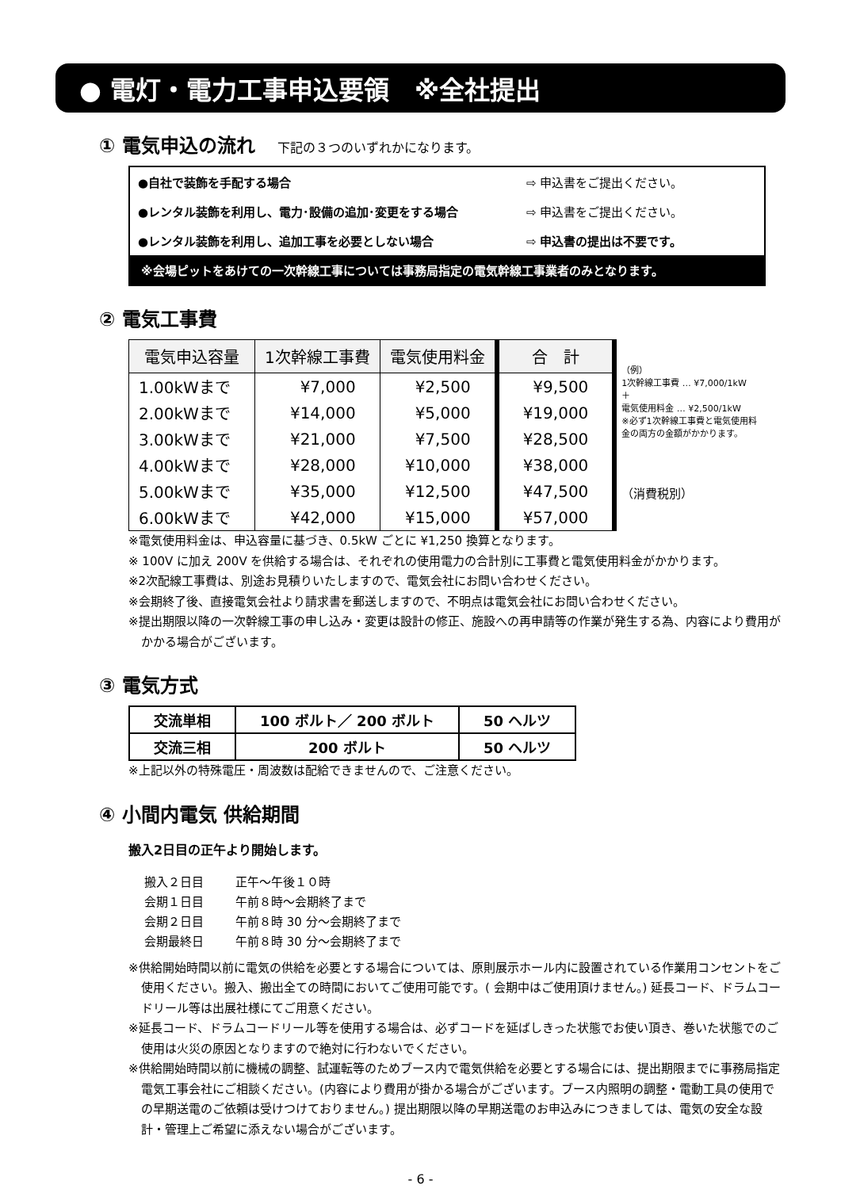● 電灯・電力工事申込要領　※全社提出
① 電気申込の流れ 下記の３つのいずれかになります。
●自社で装飾を手配する場合 ⇨ 申込書をご提出ください。
●レンタル装飾を利用し、電力･設備の追加･変更をする場合 ⇨ 申込書をご提出ください。
●レンタル装飾を利用し、追加工事を必要としない場合 ⇨ 申込書の提出は不要です。
※会場ピットをあけての一次幹線工事については事務局指定の電気幹線工事業者のみとなります。
② 電気工事費
| 電気申込容量 | 1次幹線工事費 | 電気使用料金 | 合 計 |
| --- | --- | --- | --- |
| 1.00kWまで | ¥7,000 | ¥2,500 | ¥9,500 |
| 2.00kWまで | ¥14,000 | ¥5,000 | ¥19,000 |
| 3.00kWまで | ¥21,000 | ¥7,500 | ¥28,500 |
| 4.00kWまで | ¥28,000 | ¥10,000 | ¥38,000 |
| 5.00kWまで | ¥35,000 | ¥12,500 | ¥47,500 |
| 6.00kWまで | ¥42,000 | ¥15,000 | ¥57,000 |
（例）
1次幹線工事費 … ¥7,000/1kW
＋
電気使用料金 … ¥2,500/1kW
※必ず1次幹線工事費と電気使用料
金の両方の金額がかかります。
（消費税別）
※電気使用料金は、申込容量に基づき、0.5kW ごとに ¥1,250 換算となります。
※ 100V に加え 200V を供給する場合は、それぞれの使用電力の合計別に工事費と電気使用料金がかかります。
※2次配線工事費は、別途お見積りいたしますので、電気会社にお問い合わせください。
※会期終了後、直接電気会社より請求書を郵送しますので、不明点は電気会社にお問い合わせください。
※提出期限以降の一次幹線工事の申し込み・変更は設計の修正、施設への再申請等の作業が発生する為、内容により費用がかかる場合がございます。
③ 電気方式
| 交流単相 | 100 ボルト／ 200 ボルト | 50 ヘルツ |
| 交流三相 | 200 ボルト | 50 ヘルツ |
※上記以外の特殊電圧・周波数は配給できませんので、ご注意ください。
④ 小間内電気 供給期間
搬入2日目の正午より開始します。
| 搬入２日目 | 正午～午後１０時 |
| 会期１日目 | 午前８時～会期終了まで |
| 会期２日目 | 午前８時 30 分～会期終了まで |
| 会期最終日 | 午前８時 30 分～会期終了まで |
※供給開始時間以前に電気の供給を必要とする場合については、原則展示ホール内に設置されている作業用コンセントをご使用ください。搬入、搬出全ての時間においてご使用可能です。( 会期中はご使用頂けません。) 延長コード、ドラムコードリール等は出展社様にてご用意ください。
※延長コード、ドラムコードリール等を使用する場合は、必ずコードを延ばしきった状態でお使い頂き、巻いた状態でのご使用は火災の原因となりますので絶対に行わないでください。
※供給開始時間以前に機械の調整、試運転等のためブース内で電気供給を必要とする場合には、提出期限までに事務局指定電気工事会社にご相談ください。(内容により費用が掛かる場合がございます。ブース内照明の調整・電動工具の使用での早期送電のご依頼は受けつけておりません。) 提出期限以降の早期送電のお申込みにつきましては、電気の安全な設計・管理上ご希望に添えない場合がございます。
- 6 -